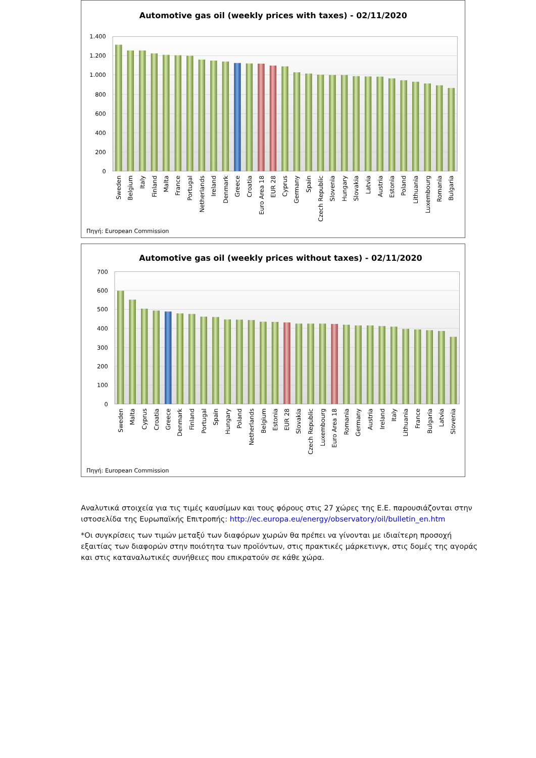Automotive gas oil (weekly prices with taxes) - 02/11/2020
1.400
1.200
1.000
800
600
400
200
0
Sweden
Belgium
Italy
Finland
Malta
France
Portugal
Netherlands
Ireland
Denmark
Greece
Croatia
Euro Area 18
EUR 28
Cyprus
Germany
Spain
Czech Republic
Slovenia
Hungary
Slovakia
Latvia
Austria
Estonia
Poland
Lithuania
Luxembourg
Romania
Bulgaria
Πηγή: European Commission
Automotive gas oil (weekly prices without taxes) - 02/11/2020
700
600
500
400
300
200
100
0
Sweden
Malta
Cyprus
Croatia
Greece
Denmark
Finland
Portugal
Spain
Hungary
Poland
Netherlands
Belgium
Estonia
EUR 28
Slovakia
Czech Republic
Luxembourg
Euro Area 18
Romania
Germany
Austria
Ireland
Italy
Lithuania
France
Bulgaria
Latvia
Slovenia
Πηγή: European Commission
Αναλυτικά στοιχεία για τις τιμές καυσίμων και τους φόρους στις 27 χώρες της Ε.Ε. παρουσιάζονται στην ιστοσελίδα της Ευρωπαϊκής Επιτροπής: http://ec.europa.eu/energy/observatory/oil/bulletin_en.htm
*Οι συγκρίσεις των τιμών μεταξύ των διαφόρων χωρών θα πρέπει να γίνονται με ιδιαίτερη προσοχή εξαιτίας των διαφορών στην ποιότητα των προϊόντων, στις πρακτικές μάρκετινγκ, στις δομές της αγοράς και στις καταναλωτικές συνήθειες που επικρατούν σε κάθε χώρα.